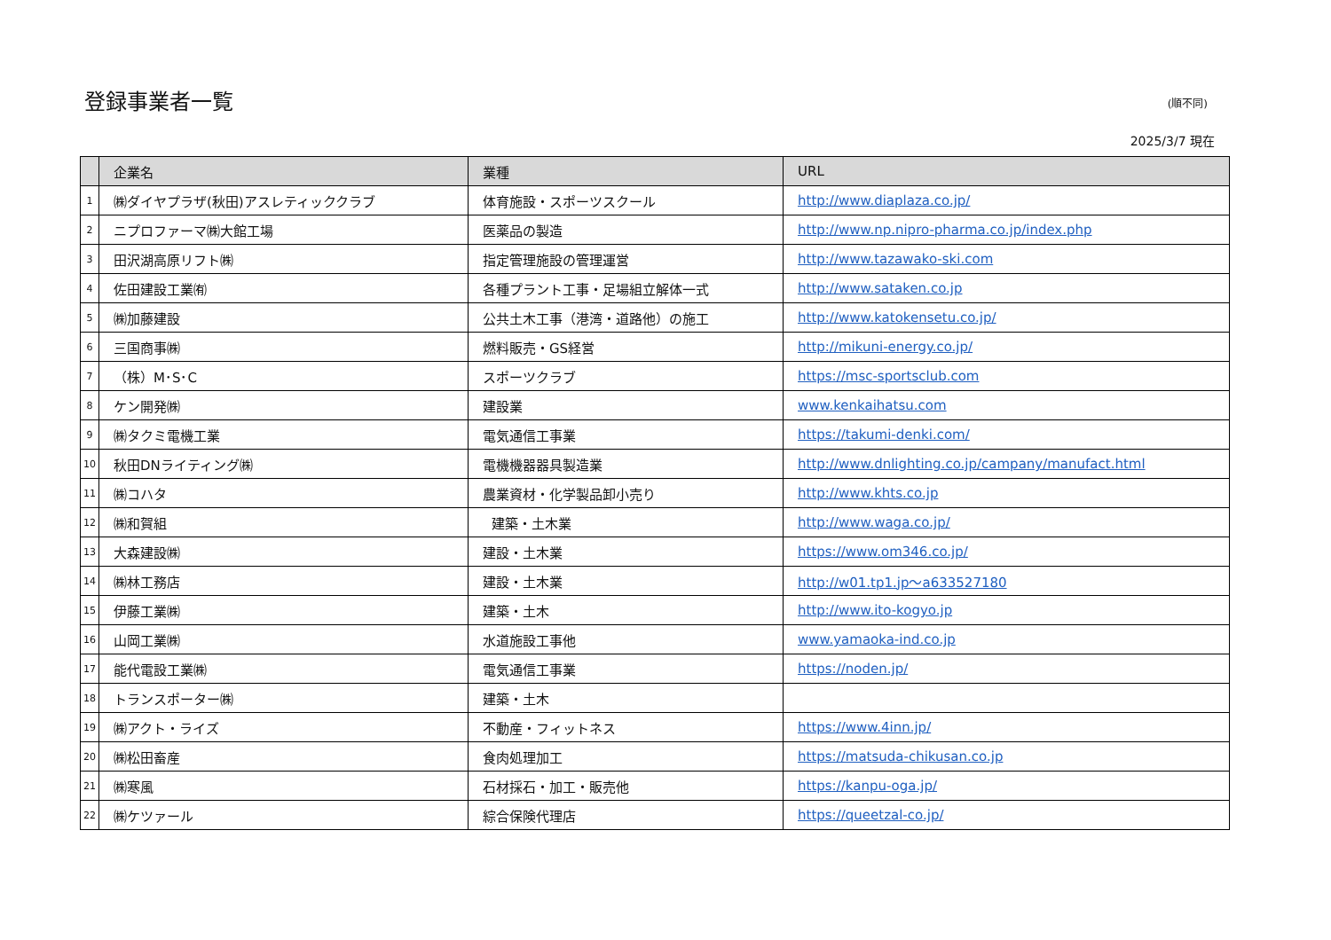登録事業者一覧
(順不同)
2025/3/7 現在
| | 企業名 | 業種 | URL |
| --- | --- | --- | --- |
| 1 | ㈱ダイヤプラザ(秋田)アスレティッククラブ | 体育施設・スポーツスクール | http://www.diaplaza.co.jp/ |
| 2 | ニプロファーマ㈱大館工場 | 医薬品の製造 | http://www.np.nipro-pharma.co.jp/index.php |
| 3 | 田沢湖高原リフト㈱ | 指定管理施設の管理運営 | http://www.tazawako-ski.com |
| 4 | 佐田建設工業㈲ | 各種プラント工事・足場組立解体一式 | http://www.sataken.co.jp |
| 5 | ㈱加藤建設 | 公共土木工事（港湾・道路他）の施工 | http://www.katokensetu.co.jp/ |
| 6 | 三国商事㈱ | 燃料販売・GS経営 | http://mikuni-energy.co.jp/ |
| 7 | （株）M･S･C | スポーツクラブ | https://msc-sportsclub.com |
| 8 | ケン開発㈱ | 建設業 | www.kenkaihatsu.com |
| 9 | ㈱タクミ電機工業 | 電気通信工事業 | https://takumi-denki.com/ |
| 10 | 秋田DNライティング㈱ | 電機機器器具製造業 | http://www.dnlighting.co.jp/campany/manufact.html |
| 11 | ㈱コハタ | 農業資材・化学製品卸小売り | http://www.khts.co.jp |
| 12 | ㈱和賀組 | 建築・土木業 | http://www.waga.co.jp/ |
| 13 | 大森建設㈱ | 建設・土木業 | https://www.om346.co.jp/ |
| 14 | ㈱林工務店 | 建設・土木業 | http://w01.tp1.jp～a633527180 |
| 15 | 伊藤工業㈱ | 建築・土木 | http://www.ito-kogyo.jp |
| 16 | 山岡工業㈱ | 水道施設工事他 | www.yamaoka-ind.co.jp |
| 17 | 能代電設工業㈱ | 電気通信工事業 | https://noden.jp/ |
| 18 | トランスポーター㈱ | 建築・土木 | |
| 19 | ㈱アクト・ライズ | 不動産・フィットネス | https://www.4inn.jp/ |
| 20 | ㈱松田畜産 | 食肉処理加工 | https://matsuda-chikusan.co.jp |
| 21 | ㈱寒風 | 石材採石・加工・販売他 | https://kanpu-oga.jp/ |
| 22 | ㈱ケツァール | 綜合保険代理店 | https://queetzal-co.jp/ |